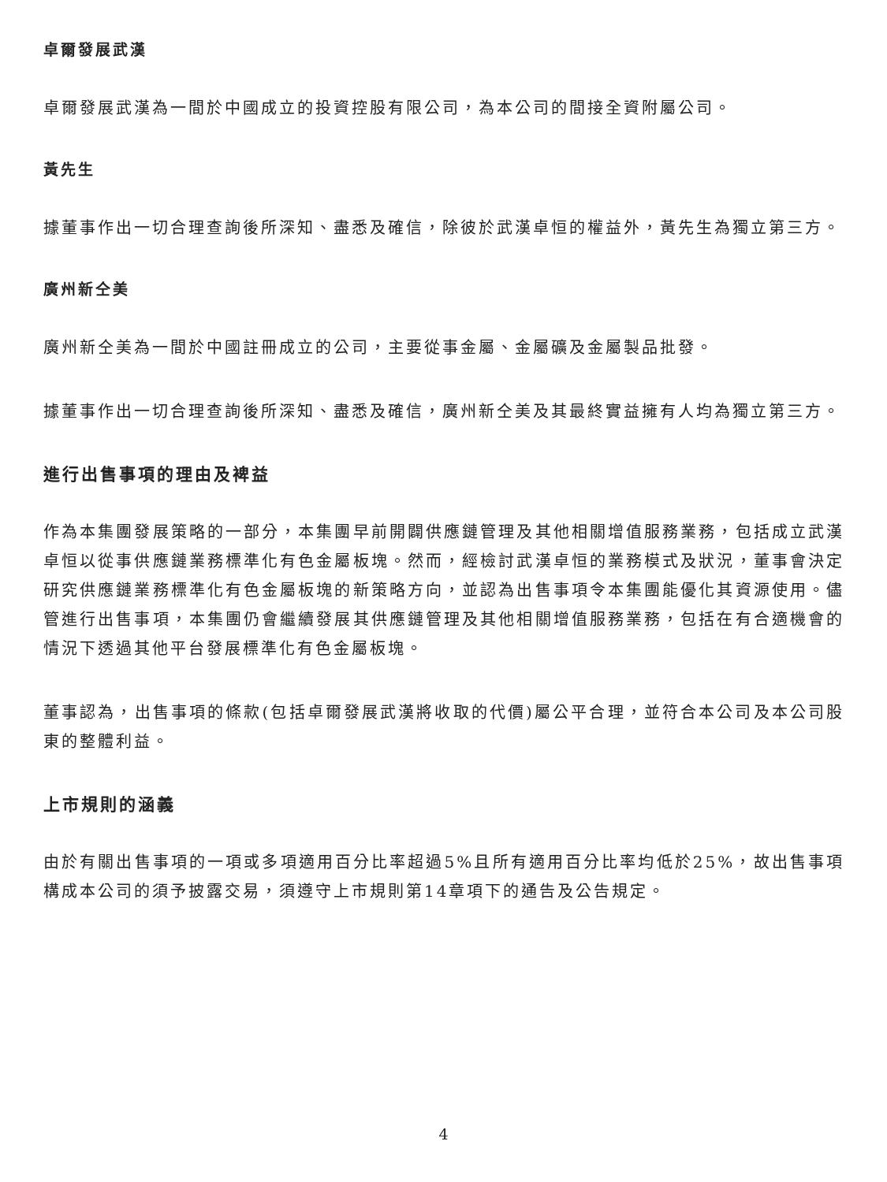卓爾發展武漢
卓爾發展武漢為一間於中國成立的投資控股有限公司，為本公司的間接全資附屬公司。
黃先生
據董事作出一切合理查詢後所深知、盡悉及確信，除彼於武漢卓恒的權益外，黃先生為獨立第三方。
廣州新仝美
廣州新仝美為一間於中國註冊成立的公司，主要從事金屬、金屬礦及金屬製品批發。
據董事作出一切合理查詢後所深知、盡悉及確信，廣州新仝美及其最終實益擁有人均為獨立第三方。
進行出售事項的理由及裨益
作為本集團發展策略的一部分，本集團早前開闢供應鏈管理及其他相關增值服務業務，包括成立武漢卓恒以從事供應鏈業務標準化有色金屬板塊。然而，經檢討武漢卓恒的業務模式及狀況，董事會決定研究供應鏈業務標準化有色金屬板塊的新策略方向，並認為出售事項令本集團能優化其資源使用。儘管進行出售事項，本集團仍會繼續發展其供應鏈管理及其他相關增值服務業務，包括在有合適機會的情況下透過其他平台發展標準化有色金屬板塊。
董事認為，出售事項的條款(包括卓爾發展武漢將收取的代價)屬公平合理，並符合本公司及本公司股東的整體利益。
上市規則的涵義
由於有關出售事項的一項或多項適用百分比率超過5%且所有適用百分比率均低於25%，故出售事項構成本公司的須予披露交易，須遵守上市規則第14章項下的通告及公告規定。
4